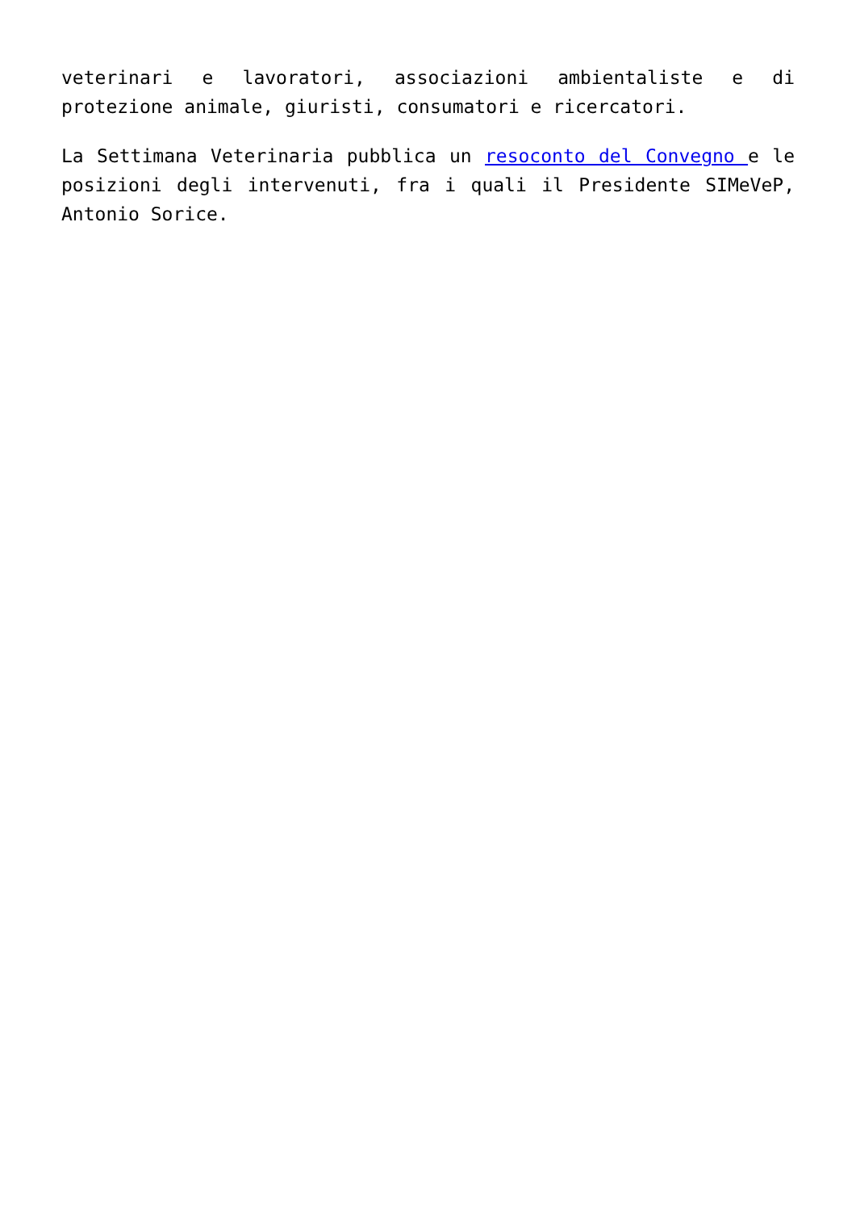veterinari e lavoratori, associazioni ambientaliste e di protezione animale, giuristi, consumatori e ricercatori.
La Settimana Veterinaria pubblica un resoconto del Convegno e le posizioni degli intervenuti, fra i quali il Presidente SIMeVeP, Antonio Sorice.